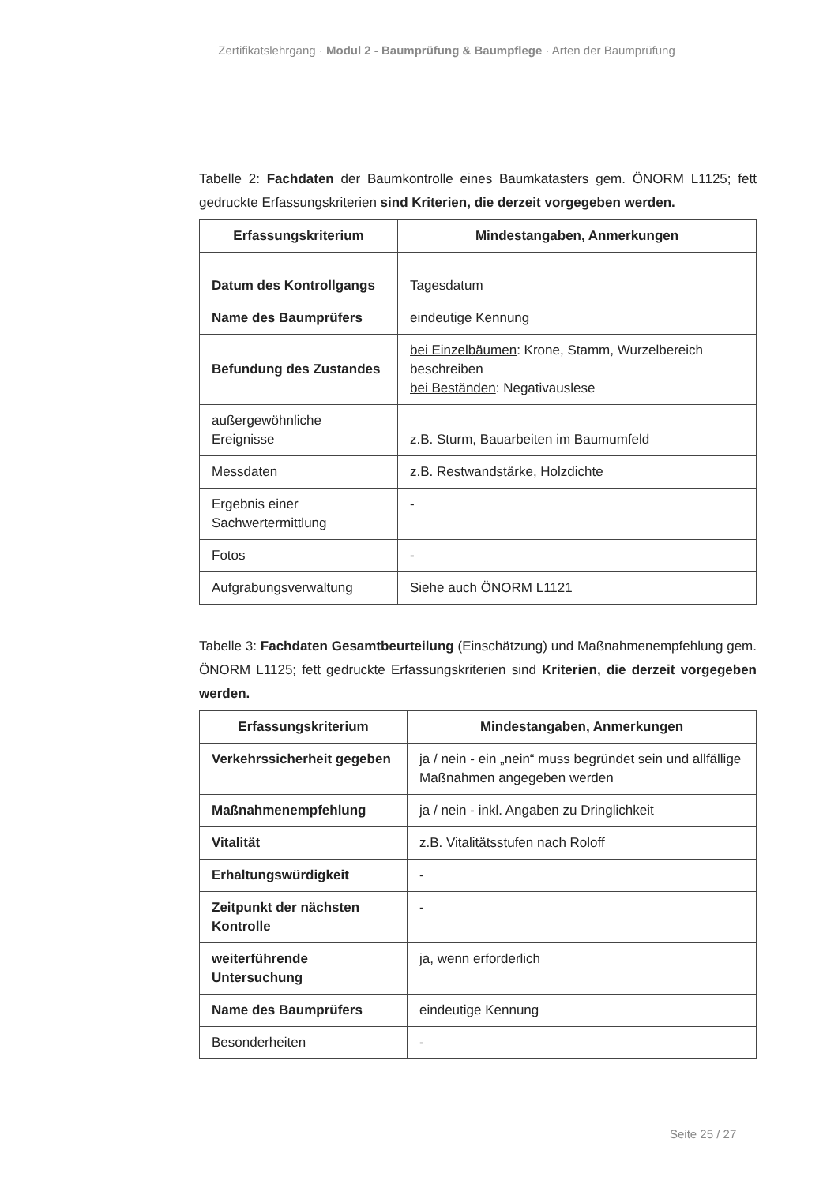Zertifikatslehrgang · Modul 2 - Baumprüfung & Baumpflege · Arten der Baumprüfung
Tabelle 2: Fachdaten der Baumkontrolle eines Baumkatasters gem. ÖNORM L1125; fett gedruckte Erfassungskriterien sind Kriterien, die derzeit vorgegeben werden.
| Erfassungskriterium | Mindestangaben, Anmerkungen |
| --- | --- |
| Datum des Kontrollgangs | Tagesdatum |
| Name des Baumprüfers | eindeutige Kennung |
| Befundung des Zustandes | bei Einzelbäumen : Krone, Stamm, Wurzelbereich beschreiben bei Beständen : Negativauslese |
| außergewöhnliche Ereignisse | z.B. Sturm, Bauarbeiten im Baumumfeld |
| Messdaten | z.B. Restwandstärke, Holzdichte |
| Ergebnis einer Sachwertermittlung | - |
| Fotos | - |
| Aufgrabungsverwaltung | Siehe auch ÖNORM L1121 |
Tabelle 3: Fachdaten Gesamtbeurteilung (Einschätzung) und Maßnahmenempfehlung gem. ÖNORM L1125; fett gedruckte Erfassungskriterien sind Kriterien, die derzeit vorgegeben werden.
| Erfassungskriterium | Mindestangaben, Anmerkungen |
| --- | --- |
| Verkehrssicherheit gegeben | ja / nein - ein „nein“ muss begründet sein und allfällige Maßnahmen angegeben werden |
| Maßnahmenempfehlung | ja / nein - inkl. Angaben zu Dringlichkeit |
| Vitalität | z.B. Vitalitätsstufen nach Roloff |
| Erhaltungswürdigkeit | - |
| Zeitpunkt der nächsten Kontrolle | - |
| weiterführende Untersuchung | ja, wenn erforderlich |
| Name des Baumprüfers | eindeutige Kennung |
| Besonderheiten | - |
Seite 25 / 27